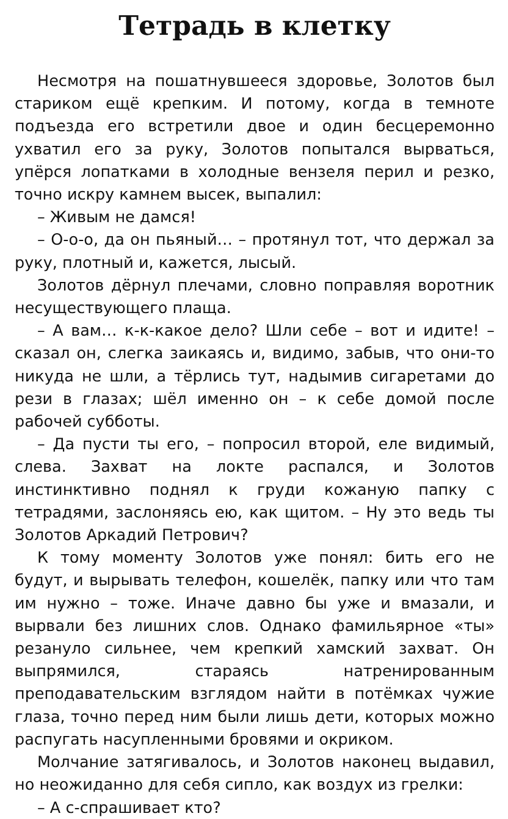Тетрадь в клетку
Несмотря на пошатнувшееся здоровье, Золотов был стариком ещё крепким. И потому, когда в темноте подъезда его встретили двое и один бесцеремонно ухватил его за руку, Золотов попытался вырваться, упёрся лопатками в холодные вензеля перил и резко, точно искру камнем высек, выпалил:
– Живым не дамся!
– О-о-о, да он пьяный… – протянул тот, что держал за руку, плотный и, кажется, лысый.
Золотов дёрнул плечами, словно поправляя воротник несуществующего плаща.
– А вам… к-к-какое дело? Шли себе – вот и идите! – сказал он, слегка заикаясь и, видимо, забыв, что они-то никуда не шли, а тёрлись тут, надымив сигаретами до рези в глазах; шёл именно он – к себе домой после рабочей субботы.
– Да пусти ты его, – попросил второй, еле видимый, слева. Захват на локте распался, и Золотов инстинктивно поднял к груди кожаную папку с тетрадями, заслоняясь ею, как щитом. – Ну это ведь ты Золотов Аркадий Петрович?
К тому моменту Золотов уже понял: бить его не будут, и вырывать телефон, кошелёк, папку или что там им нужно – тоже. Иначе давно бы уже и вмазали, и вырвали без лишних слов. Однако фамильярное «ты» резануло сильнее, чем крепкий хамский захват. Он выпрямился, стараясь натренированным преподавательским взглядом найти в потёмках чужие глаза, точно перед ним были лишь дети, которых можно распугать насупленными бровями и окриком.
Молчание затягивалось, и Золотов наконец выдавил, но неожиданно для себя сипло, как воздух из грелки:
– А с-спрашивает кто?